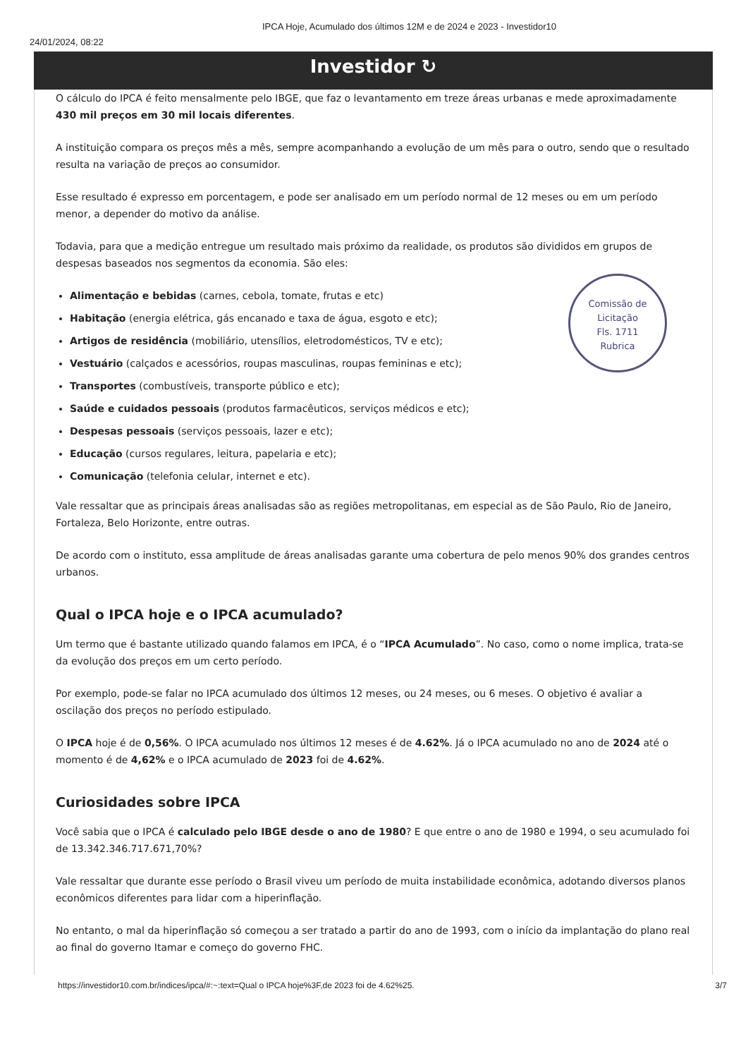24/01/2024, 08:22
IPCA Hoje, Acumulado dos últimos 12M e de 2024 e 2023 - Investidor10
Investidor ↻
O cálculo do IPCA é feito mensalmente pelo IBGE, que faz o levantamento em treze áreas urbanas e mede aproximadamente 430 mil preços em 30 mil locais diferentes.
A instituição compara os preços mês a mês, sempre acompanhando a evolução de um mês para o outro, sendo que o resultado resulta na variação de preços ao consumidor.
Esse resultado é expresso em porcentagem, e pode ser analisado em um período normal de 12 meses ou em um período menor, a depender do motivo da análise.
Todavia, para que a medição entregue um resultado mais próximo da realidade, os produtos são divididos em grupos de despesas baseados nos segmentos da economia. São eles:
Alimentação e bebidas (carnes, cebola, tomate, frutas e etc)
Habitação (energia elétrica, gás encanado e taxa de água, esgoto e etc);
Artigos de residência (mobiliário, utensílios, eletrodomésticos, TV e etc);
Vestuário (calçados e acessórios, roupas masculinas, roupas femininas e etc);
Transportes (combustíveis, transporte público e etc);
Saúde e cuidados pessoais (produtos farmacêuticos, serviços médicos e etc);
Despesas pessoais (serviços pessoais, lazer e etc);
Educação (cursos regulares, leitura, papelaria e etc);
Comunicação (telefonia celular, internet e etc).
Vale ressaltar que as principais áreas analisadas são as regiões metropolitanas, em especial as de São Paulo, Rio de Janeiro, Fortaleza, Belo Horizonte, entre outras.
De acordo com o instituto, essa amplitude de áreas analisadas garante uma cobertura de pelo menos 90% dos grandes centros urbanos.
Qual o IPCA hoje e o IPCA acumulado?
Um termo que é bastante utilizado quando falamos em IPCA, é o “IPCA Acumulado”. No caso, como o nome implica, trata-se da evolução dos preços em um certo período.
Por exemplo, pode-se falar no IPCA acumulado dos últimos 12 meses, ou 24 meses, ou 6 meses. O objetivo é avaliar a oscilação dos preços no período estipulado.
O IPCA hoje é de 0,56%. O IPCA acumulado nos últimos 12 meses é de 4.62%. Já o IPCA acumulado no ano de 2024 até o momento é de 4,62% e o IPCA acumulado de 2023 foi de 4.62%.
Curiosidades sobre IPCA
Você sabia que o IPCA é calculado pelo IBGE desde o ano de 1980? E que entre o ano de 1980 e 1994, o seu acumulado foi de 13.342.346.717.671,70%?
Vale ressaltar que durante esse período o Brasil viveu um período de muita instabilidade econômica, adotando diversos planos econômicos diferentes para lidar com a hiperinflação.
No entanto, o mal da hiperinflação só começou a ser tratado a partir do ano de 1993, com o início da implantação do plano real ao final do governo Itamar e começo do governo FHC.
Comissão de Licitação
Fls. 1711
Rubrica
https://investidor10.com.br/indices/ipca/#:~:text=Qual o IPCA hoje%3F,de 2023 foi de 4.62%25. 3/7